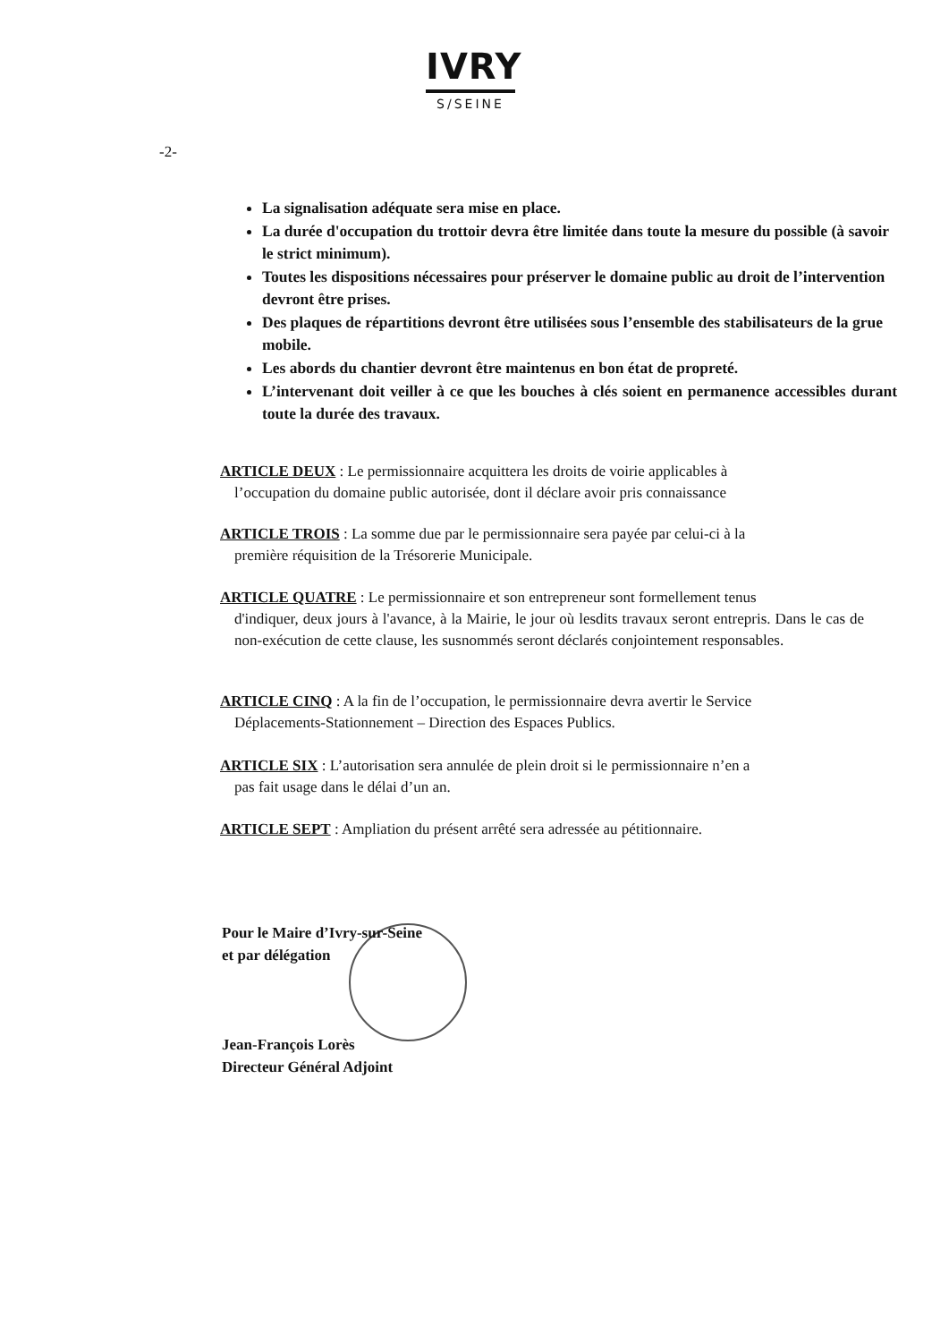IVRY
S/SEINE
-2-
La signalisation adéquate sera mise en place.
La durée d'occupation du trottoir devra être limitée dans toute la mesure du possible (à savoir le strict minimum).
Toutes les dispositions nécessaires pour préserver le domaine public au droit de l’intervention devront être prises.
Des plaques de répartitions devront être utilisées sous l’ensemble des stabilisateurs de la grue mobile.
Les abords du chantier devront être maintenus en bon état de propreté.
L’intervenant doit veiller à ce que les bouches à clés soient en permanence accessibles durant toute la durée des travaux.
ARTICLE DEUX : Le permissionnaire acquittera les droits de voirie applicables à
l’occupation du domaine public autorisée, dont il déclare avoir pris connaissance
ARTICLE TROIS : La somme due par le permissionnaire sera payée par celui-ci à la
première réquisition de la Trésorerie Municipale.
ARTICLE QUATRE : Le permissionnaire et son entrepreneur sont formellement tenus
d'indiquer, deux jours à l'avance, à la Mairie, le jour où lesdits travaux seront entrepris. Dans le cas de non-exécution de cette clause, les susnommés seront déclarés conjointement responsables.
ARTICLE CINQ : A la fin de l’occupation, le permissionnaire devra avertir le Service
Déplacements-Stationnement – Direction des Espaces Publics.
ARTICLE SIX : L’autorisation sera annulée de plein droit si le permissionnaire n’en a
pas fait usage dans le délai d’un an.
ARTICLE SEPT : Ampliation du présent arrêté sera adressée au pétitionnaire.
Pour le Maire d’Ivry-sur-Seine
et par délégation
Jean-François Lorès
Directeur Général Adjoint